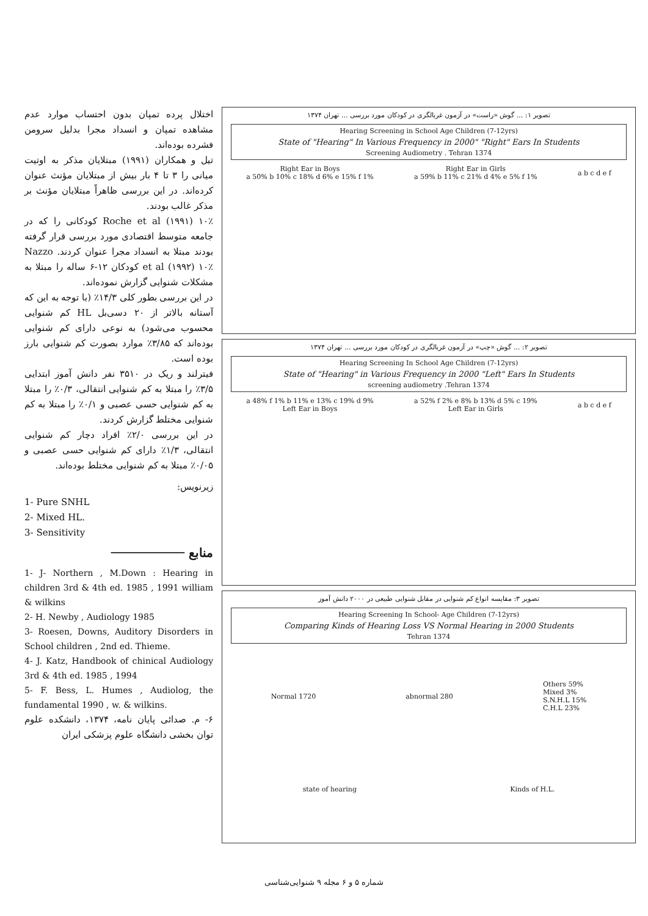اختلال پرده تمپان بدون احتساب موارد عدم مشاهده تمپان و انسداد مجرا بدلیل سرومن فشرده بوده‌اند.
تیل و همکاران (۱۹۹۱) مبتلایان مذکر به اوتیت میانی را ۳ تا ۴ بار بیش از مبتلایان مؤنث عنوان کرده‌اند. در این بررسی ظاهراً مبتلایان مؤنث بر مذکر غالب بودند.
Roche et al (۱۹۹۱) ۱۰٪ کودکانی را که در جامعه متوسط اقتصادی مورد بررسی قرار گرفته بودند مبتلا به انسداد مجرا عنوان کردند. Nazzo et al (۱۹۹۲) ۱۰٪ کودکان ۱۲-۶ ساله را مبتلا به مشکلات شنوایی گزارش نموده‌اند.
در این بررسی بطور کلی ۱۴/۳٪ (با توجه به این که آستانه بالاتر از ۲۰ دسی‌بل HL کم شنوایی محسوب می‌شود) به نوعی دارای کم شنوایی بوده‌اند که ۳/۸۵٪ موارد بصورت کم شنوایی بارز بوده است.
فیترلند و ریک در ۳۵۱۰ نفر دانش آموز ابتدایی ۳/۵٪ را مبتلا به کم شنوایی انتقالی، ۰/۳٪ را مبتلا به کم شنوایی حسی عصبی و ۰/۱٪ را مبتلا به کم شنوایی مختلط گزارش کردند.
در این بررسی ۲/۰٪ افراد دچار کم شنوایی انتقالی، ۱/۳٪ دارای کم شنوایی حسی عصبی و ۰/۰۵٪ مبتلا به کم شنوایی مختلط بوده‌اند.
زیرنویس:
1- Pure SNHL
2- Mixed HL.
3- Sensitivity
منابع ──────────
1- J- Northern , M.Down : Hearing in children 3rd & 4th ed. 1985 , 1991 william & wilkins
2- H. Newby , Audiology 1985
3- Roesen, Downs, Auditory Disorders in School children , 2nd ed. Thieme.
4- J. Katz, Handbook of chinical Audiology 3rd & 4th ed. 1985 , 1994
5- F. Bess, L. Humes , Audiolog, the fundamental 1990 , w. & wilkins.
۶- م. صدائی پایان نامه، ۱۳۷۴، دانشکده علوم توان بخشی دانشگاه علوم پزشکی ایران
تصویر ۱: ... گوش «راست» در آزمون غربالگری در کودکان مورد بررسی ... تهران ۱۳۷۴
Hearing Screening in School Age Children (7-12yrs)
State of "Hearing" In Various Frequency in 2000" "Right" Ears In Students
Screening Audiometry . Tehran 1374
Right Ear in Boys
a 50% b 10% c 18% d 6% e 15% f 1%
Right Ear in Girls
a 59% b 11% c 21% d 4% e 5% f 1%
a b c d e f
تصویر ۲: ... گوش «چپ» در آزمون غربالگری در کودکان مورد بررسی ... تهران ۱۳۷۴
Hearing Screening In School Age Children (7-12yrs)
State of "Hearing" in Various Frequency in 2000 "Left" Ears In Students
screening audiometry .Tehran 1374
a 48% f 1% b 11% e 13% c 19% d 9%
Left Ear in Boys
a 52% f 2% e 8% b 13% d 5% c 19%
Left Ear in Girls
a b c d e f
تصویر ۳: مقایسه انواع کم شنوایی در مقابل شنوایی طبیعی در ۲۰۰۰ دانش آموز
Hearing Screening In School- Age Children (7-12yrs)
Comparing Kinds of Hearing Loss VS Normal Hearing in 2000 Students
Tehran 1374
Normal 1720 abnormal 280
Others 59%
Mixed 3%
S.N.H.L 15%
C.H.L 23%
state of hearing Kinds of H.L.
شماره ۵ و ۶ مجله ۹ شنوایی‌شناسی